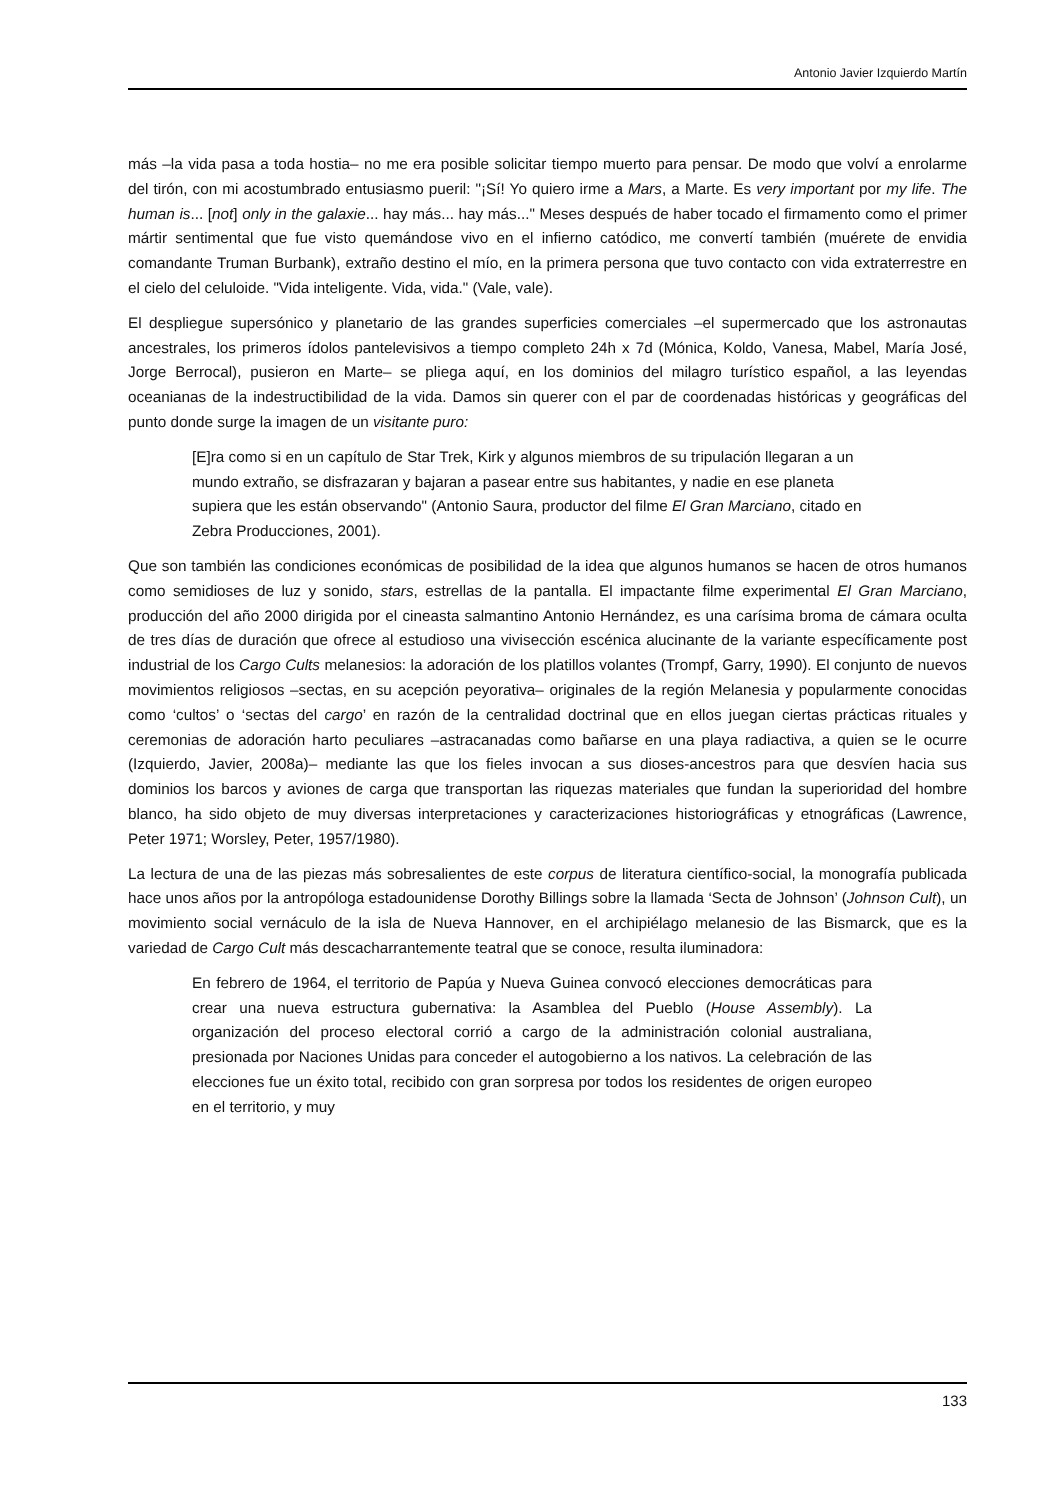Antonio Javier Izquierdo Martín
más –la vida pasa a toda hostia– no me era posible solicitar tiempo muerto para pensar. De modo que volví a enrolarme del tirón, con mi acostumbrado entusiasmo pueril: "¡Sí! Yo quiero irme a Mars, a Marte. Es very important por my life. The human is... [not] only in the galaxie... hay más... hay más..." Meses después de haber tocado el firmamento como el primer mártir sentimental que fue visto quemándose vivo en el infierno catódico, me convertí también (muérete de envidia comandante Truman Burbank), extraño destino el mío, en la primera persona que tuvo contacto con vida extraterrestre en el cielo del celuloide. "Vida inteligente. Vida, vida." (Vale, vale).
El despliegue supersónico y planetario de las grandes superficies comerciales –el supermercado que los astronautas ancestrales, los primeros ídolos pantelevisivos a tiempo completo 24h x 7d (Mónica, Koldo, Vanesa, Mabel, María José, Jorge Berrocal), pusieron en Marte– se pliega aquí, en los dominios del milagro turístico español, a las leyendas oceanianas de la indestructibilidad de la vida. Damos sin querer con el par de coordenadas históricas y geográficas del punto donde surge la imagen de un visitante puro:
[E]ra como si en un capítulo de Star Trek, Kirk y algunos miembros de su tripulación llegaran a un mundo extraño, se disfrazaran y bajaran a pasear entre sus habitantes, y nadie en ese planeta supiera que les están observando" (Antonio Saura, productor del filme El Gran Marciano, citado en Zebra Producciones, 2001).
Que son también las condiciones económicas de posibilidad de la idea que algunos humanos se hacen de otros humanos como semidioses de luz y sonido, stars, estrellas de la pantalla. El impactante filme experimental El Gran Marciano, producción del año 2000 dirigida por el cineasta salmantino Antonio Hernández, es una carísima broma de cámara oculta de tres días de duración que ofrece al estudioso una vivisección escénica alucinante de la variante específicamente post industrial de los Cargo Cults melanesios: la adoración de los platillos volantes (Trompf, Garry, 1990). El conjunto de nuevos movimientos religiosos –sectas, en su acepción peyorativa– originales de la región Melanesia y popularmente conocidas como ‘cultos’ o ‘sectas del cargo’ en razón de la centralidad doctrinal que en ellos juegan ciertas prácticas rituales y ceremonias de adoración harto peculiares –astracanadas como bañarse en una playa radiactiva, a quien se le ocurre (Izquierdo, Javier, 2008a)– mediante las que los fieles invocan a sus dioses-ancestros para que desvíen hacia sus dominios los barcos y aviones de carga que transportan las riquezas materiales que fundan la superioridad del hombre blanco, ha sido objeto de muy diversas interpretaciones y caracterizaciones historiográficas y etnográficas (Lawrence, Peter 1971; Worsley, Peter, 1957/1980).
La lectura de una de las piezas más sobresalientes de este corpus de literatura científico-social, la monografía publicada hace unos años por la antropóloga estadounidense Dorothy Billings sobre la llamada ‘Secta de Johnson’ (Johnson Cult), un movimiento social vernáculo de la isla de Nueva Hannover, en el archipiélago melanesio de las Bismarck, que es la variedad de Cargo Cult más descacharrantemente teatral que se conoce, resulta iluminadora:
En febrero de 1964, el territorio de Papúa y Nueva Guinea convocó elecciones democráticas para crear una nueva estructura gubernativa: la Asamblea del Pueblo (House Assembly). La organización del proceso electoral corrió a cargo de la administración colonial australiana, presionada por Naciones Unidas para conceder el autogobierno a los nativos. La celebración de las elecciones fue un éxito total, recibido con gran sorpresa por todos los residentes de origen europeo en el territorio, y muy
133